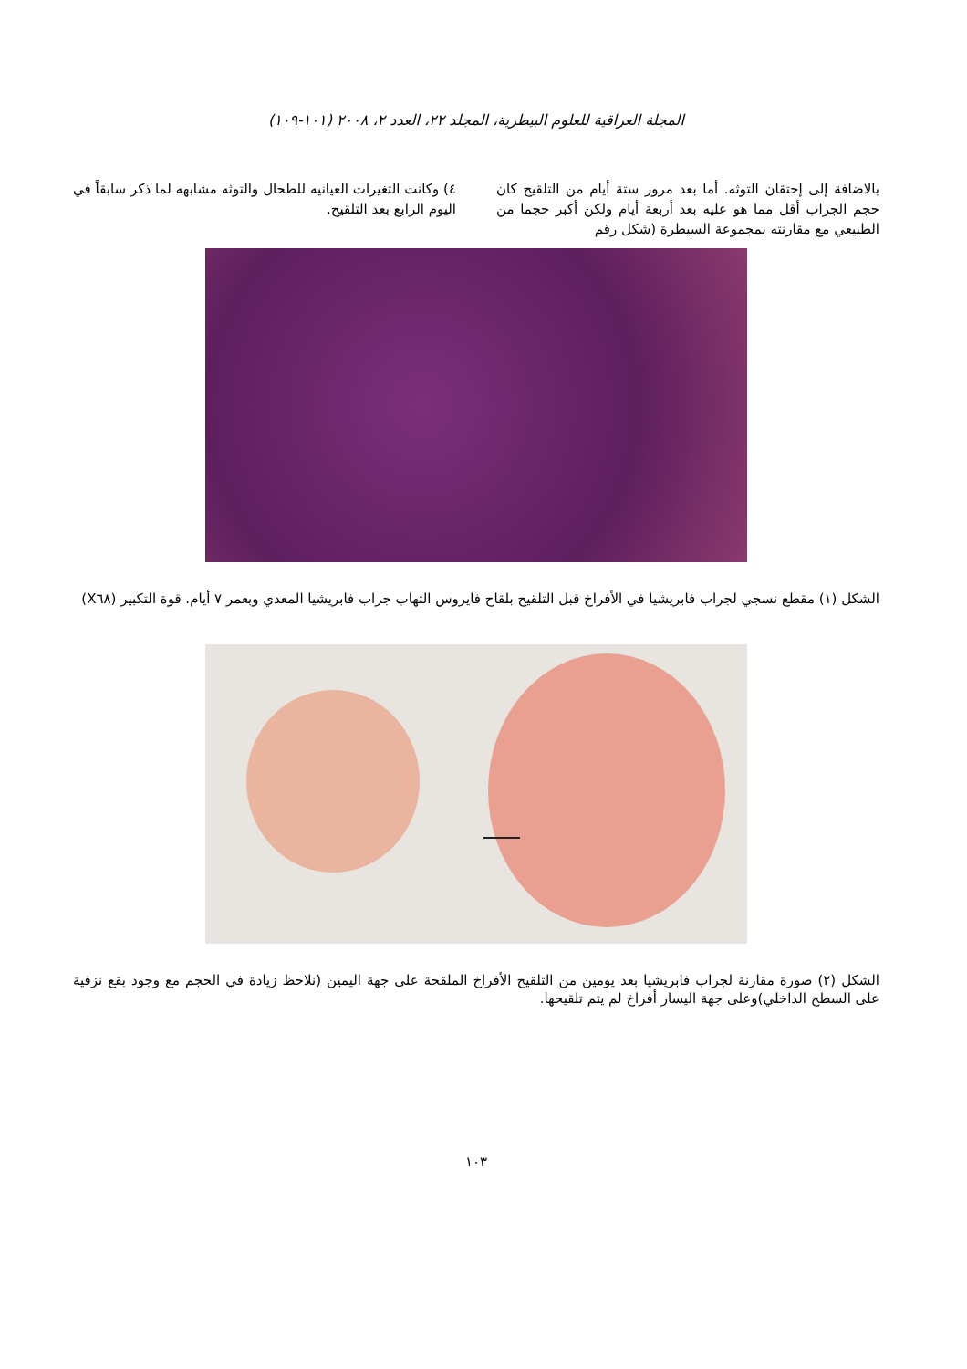المجلة العراقية للعلوم البيطرية، المجلد ٢٢، العدد ٢، ٢٠٠٨ (١٠١-١٠٩)
بالاضافة إلى إحتقان التوثه. أما بعد مرور ستة أيام من التلقيح كان حجم الجراب أقل مما هو عليه بعد أربعة أيام ولكن أكبر حجما من الطبيعي مع مقارنته بمجموعة السيطرة (شكل رقم
٤) وكانت التغيرات العيانيه للطحال والتوثه مشابهه لما ذكر سابقاً في اليوم الرابع بعد التلقيح.
الشكل (١) مقطع نسجي لجراب فابريشيا في الأفراخ قبل التلقيح بلقاح فايروس التهاب جراب فابريشيا المعدي وبعمر ٧ أيام. قوة التكبير (X٦٨)
الشكل (٢) صورة مقارنة لجراب فابريشيا بعد يومين من التلقيح الأفراخ الملقحة على جهة اليمين (نلاحظ زيادة في الحجم مع وجود بقع نزفية على السطح الداخلي)وعلى جهة اليسار أفراخ لم يتم تلقيحها.
١٠٣